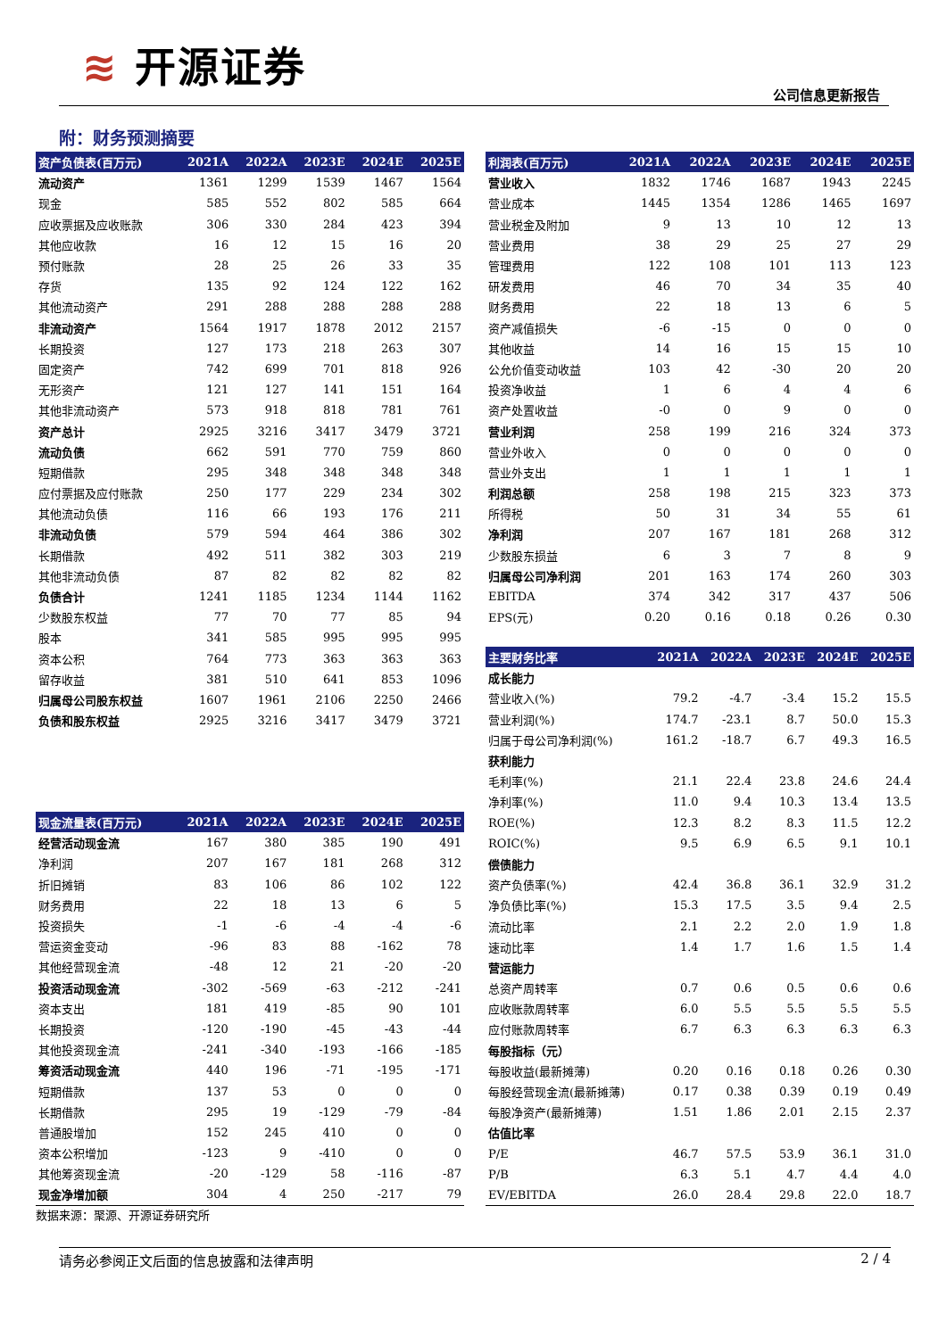≋ 开源证券
公司信息更新报告
附：财务预测摘要
| 资产负债表(百万元) | 2021A | 2022A | 2023E | 2024E | 2025E |
| --- | --- | --- | --- | --- | --- |
| 流动资产 | 1361 | 1299 | 1539 | 1467 | 1564 |
| 现金 | 585 | 552 | 802 | 585 | 664 |
| 应收票据及应收账款 | 306 | 330 | 284 | 423 | 394 |
| 其他应收款 | 16 | 12 | 15 | 16 | 20 |
| 预付账款 | 28 | 25 | 26 | 33 | 35 |
| 存货 | 135 | 92 | 124 | 122 | 162 |
| 其他流动资产 | 291 | 288 | 288 | 288 | 288 |
| 非流动资产 | 1564 | 1917 | 1878 | 2012 | 2157 |
| 长期投资 | 127 | 173 | 218 | 263 | 307 |
| 固定资产 | 742 | 699 | 701 | 818 | 926 |
| 无形资产 | 121 | 127 | 141 | 151 | 164 |
| 其他非流动资产 | 573 | 918 | 818 | 781 | 761 |
| 资产总计 | 2925 | 3216 | 3417 | 3479 | 3721 |
| 流动负债 | 662 | 591 | 770 | 759 | 860 |
| 短期借款 | 295 | 348 | 348 | 348 | 348 |
| 应付票据及应付账款 | 250 | 177 | 229 | 234 | 302 |
| 其他流动负债 | 116 | 66 | 193 | 176 | 211 |
| 非流动负债 | 579 | 594 | 464 | 386 | 302 |
| 长期借款 | 492 | 511 | 382 | 303 | 219 |
| 其他非流动负债 | 87 | 82 | 82 | 82 | 82 |
| 负债合计 | 1241 | 1185 | 1234 | 1144 | 1162 |
| 少数股东权益 | 77 | 70 | 77 | 85 | 94 |
| 股本 | 341 | 585 | 995 | 995 | 995 |
| 资本公积 | 764 | 773 | 363 | 363 | 363 |
| 留存收益 | 381 | 510 | 641 | 853 | 1096 |
| 归属母公司股东权益 | 1607 | 1961 | 2106 | 2250 | 2466 |
| 负债和股东权益 | 2925 | 3216 | 3417 | 3479 | 3721 |
| 现金流量表(百万元) | 2021A | 2022A | 2023E | 2024E | 2025E |
| --- | --- | --- | --- | --- | --- |
| 经营活动现金流 | 167 | 380 | 385 | 190 | 491 |
| 净利润 | 207 | 167 | 181 | 268 | 312 |
| 折旧摊销 | 83 | 106 | 86 | 102 | 122 |
| 财务费用 | 22 | 18 | 13 | 6 | 5 |
| 投资损失 | -1 | -6 | -4 | -4 | -6 |
| 营运资金变动 | -96 | 83 | 88 | -162 | 78 |
| 其他经营现金流 | -48 | 12 | 21 | -20 | -20 |
| 投资活动现金流 | -302 | -569 | -63 | -212 | -241 |
| 资本支出 | 181 | 419 | -85 | 90 | 101 |
| 长期投资 | -120 | -190 | -45 | -43 | -44 |
| 其他投资现金流 | -241 | -340 | -193 | -166 | -185 |
| 筹资活动现金流 | 440 | 196 | -71 | -195 | -171 |
| 短期借款 | 137 | 53 | 0 | 0 | 0 |
| 长期借款 | 295 | 19 | -129 | -79 | -84 |
| 普通股增加 | 152 | 245 | 410 | 0 | 0 |
| 资本公积增加 | -123 | 9 | -410 | 0 | 0 |
| 其他筹资现金流 | -20 | -129 | 58 | -116 | -87 |
| 现金净增加额 | 304 | 4 | 250 | -217 | 79 |
| 利润表(百万元) | 2021A | 2022A | 2023E | 2024E | 2025E |
| --- | --- | --- | --- | --- | --- |
| 营业收入 | 1832 | 1746 | 1687 | 1943 | 2245 |
| 营业成本 | 1445 | 1354 | 1286 | 1465 | 1697 |
| 营业税金及附加 | 9 | 13 | 10 | 12 | 13 |
| 营业费用 | 38 | 29 | 25 | 27 | 29 |
| 管理费用 | 122 | 108 | 101 | 113 | 123 |
| 研发费用 | 46 | 70 | 34 | 35 | 40 |
| 财务费用 | 22 | 18 | 13 | 6 | 5 |
| 资产减值损失 | -6 | -15 | 0 | 0 | 0 |
| 其他收益 | 14 | 16 | 15 | 15 | 10 |
| 公允价值变动收益 | 103 | 42 | -30 | 20 | 20 |
| 投资净收益 | 1 | 6 | 4 | 4 | 6 |
| 资产处置收益 | -0 | 0 | 9 | 0 | 0 |
| 营业利润 | 258 | 199 | 216 | 324 | 373 |
| 营业外收入 | 0 | 0 | 0 | 0 | 0 |
| 营业外支出 | 1 | 1 | 1 | 1 | 1 |
| 利润总额 | 258 | 198 | 215 | 323 | 373 |
| 所得税 | 50 | 31 | 34 | 55 | 61 |
| 净利润 | 207 | 167 | 181 | 268 | 312 |
| 少数股东损益 | 6 | 3 | 7 | 8 | 9 |
| 归属母公司净利润 | 201 | 163 | 174 | 260 | 303 |
| EBITDA | 374 | 342 | 317 | 437 | 506 |
| EPS(元) | 0.20 | 0.16 | 0.18 | 0.26 | 0.30 |
| 主要财务比率 | 2021A | 2022A | 2023E | 2024E | 2025E |
| --- | --- | --- | --- | --- | --- |
| 成长能力 | | | | | |
| 营业收入(%) | 79.2 | -4.7 | -3.4 | 15.2 | 15.5 |
| 营业利润(%) | 174.7 | -23.1 | 8.7 | 50.0 | 15.3 |
| 归属于母公司净利润(%) | 161.2 | -18.7 | 6.7 | 49.3 | 16.5 |
| 获利能力 | | | | | |
| 毛利率(%) | 21.1 | 22.4 | 23.8 | 24.6 | 24.4 |
| 净利率(%) | 11.0 | 9.4 | 10.3 | 13.4 | 13.5 |
| ROE(%) | 12.3 | 8.2 | 8.3 | 11.5 | 12.2 |
| ROIC(%) | 9.5 | 6.9 | 6.5 | 9.1 | 10.1 |
| 偿债能力 | | | | | |
| 资产负债率(%) | 42.4 | 36.8 | 36.1 | 32.9 | 31.2 |
| 净负债比率(%) | 15.3 | 17.5 | 3.5 | 9.4 | 2.5 |
| 流动比率 | 2.1 | 2.2 | 2.0 | 1.9 | 1.8 |
| 速动比率 | 1.4 | 1.7 | 1.6 | 1.5 | 1.4 |
| 营运能力 | | | | | |
| 总资产周转率 | 0.7 | 0.6 | 0.5 | 0.6 | 0.6 |
| 应收账款周转率 | 6.0 | 5.5 | 5.5 | 5.5 | 5.5 |
| 应付账款周转率 | 6.7 | 6.3 | 6.3 | 6.3 | 6.3 |
| 每股指标（元） | | | | | |
| 每股收益(最新摊薄) | 0.20 | 0.16 | 0.18 | 0.26 | 0.30 |
| 每股经营现金流(最新摊薄) | 0.17 | 0.38 | 0.39 | 0.19 | 0.49 |
| 每股净资产(最新摊薄) | 1.51 | 1.86 | 2.01 | 2.15 | 2.37 |
| 估值比率 | | | | | |
| P/E | 46.7 | 57.5 | 53.9 | 36.1 | 31.0 |
| P/B | 6.3 | 5.1 | 4.7 | 4.4 | 4.0 |
| EV/EBITDA | 26.0 | 28.4 | 29.8 | 22.0 | 18.7 |
数据来源：聚源、开源证券研究所
请务必参阅正文后面的信息披露和法律声明 2 / 4